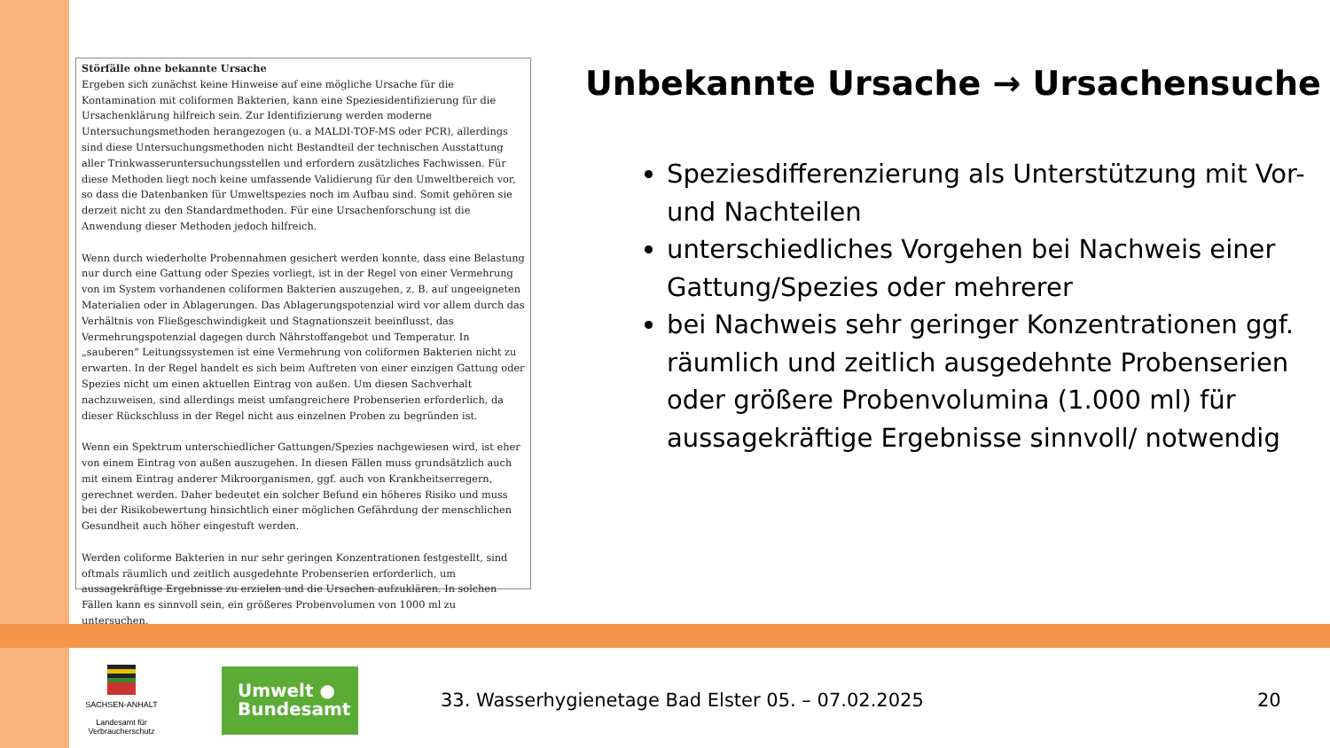Störfälle ohne bekannte Ursache
Ergeben sich zunächst keine Hinweise auf eine mögliche Ursache für die Kontamination mit coliformen Bakterien, kann eine Speziesidentifizierung für die Ursachenklärung hilfreich sein. Zur Identifizierung werden moderne Untersuchungsmethoden herangezogen (u. a MALDI-TOF-MS oder PCR), allerdings sind diese Untersuchungsmethoden nicht Bestandteil der technischen Ausstattung aller Trinkwasseruntersuchungsstellen und erfordern zusätzliches Fachwissen. Für diese Methoden liegt noch keine umfassende Validierung für den Umweltbereich vor, so dass die Datenbanken für Umweltspezies noch im Aufbau sind. Somit gehören sie derzeit nicht zu den Standardmethoden. Für eine Ursachenforschung ist die Anwendung dieser Methoden jedoch hilfreich.
Wenn durch wiederholte Probennahmen gesichert werden konnte, dass eine Belastung nur durch eine Gattung oder Spezies vorliegt, ist in der Regel von einer Vermehrung von im System vorhandenen coliformen Bakterien auszugehen, z. B. auf ungeeigneten Materialien oder in Ablagerungen. Das Ablagerungspotenzial wird vor allem durch das Verhältnis von Fließgeschwindigkeit und Stagnationszeit beeinflusst, das Vermehrungspotenzial dagegen durch Nährstoffangebot und Temperatur. In „sauberen“ Leitungssystemen ist eine Vermehrung von coliformen Bakterien nicht zu erwarten. In der Regel handelt es sich beim Auftreten von einer einzigen Gattung oder Spezies nicht um einen aktuellen Eintrag von außen. Um diesen Sachverhalt nachzuweisen, sind allerdings meist umfangreichere Probenserien erforderlich, da dieser Rückschluss in der Regel nicht aus einzelnen Proben zu begründen ist.
Wenn ein Spektrum unterschiedlicher Gattungen/Spezies nachgewiesen wird, ist eher von einem Eintrag von außen auszugehen. In diesen Fällen muss grundsätzlich auch mit einem Eintrag anderer Mikroorganismen, ggf. auch von Krankheitserregern, gerechnet werden. Daher bedeutet ein solcher Befund ein höheres Risiko und muss bei der Risikobewertung hinsichtlich einer möglichen Gefährdung der menschlichen Gesundheit auch höher eingestuft werden.
Werden coliforme Bakterien in nur sehr geringen Konzentrationen festgestellt, sind oftmals räumlich und zeitlich ausgedehnte Probenserien erforderlich, um aussagekräftige Ergebnisse zu erzielen und die Ursachen aufzuklären. In solchen Fällen kann es sinnvoll sein, ein größeres Probenvolumen von 1000 ml zu untersuchen.
Unbekannte Ursache → Ursachensuche
Speziesdifferenzierung als Unterstützung mit Vor- und Nachteilen
unterschiedliches Vorgehen bei Nachweis einer Gattung/Spezies oder mehrerer
bei Nachweis sehr geringer Konzentrationen ggf. räumlich und zeitlich ausgedehnte Probenserien oder größere Probenvolumina (1.000 ml) für aussagekräftige Ergebnisse sinnvoll/ notwendig
SACHSEN-ANHALT
Landesamt für
Verbraucherschutz
Umwelt ●
Bundesamt
33. Wasserhygienetage Bad Elster 05. – 07.02.2025
20